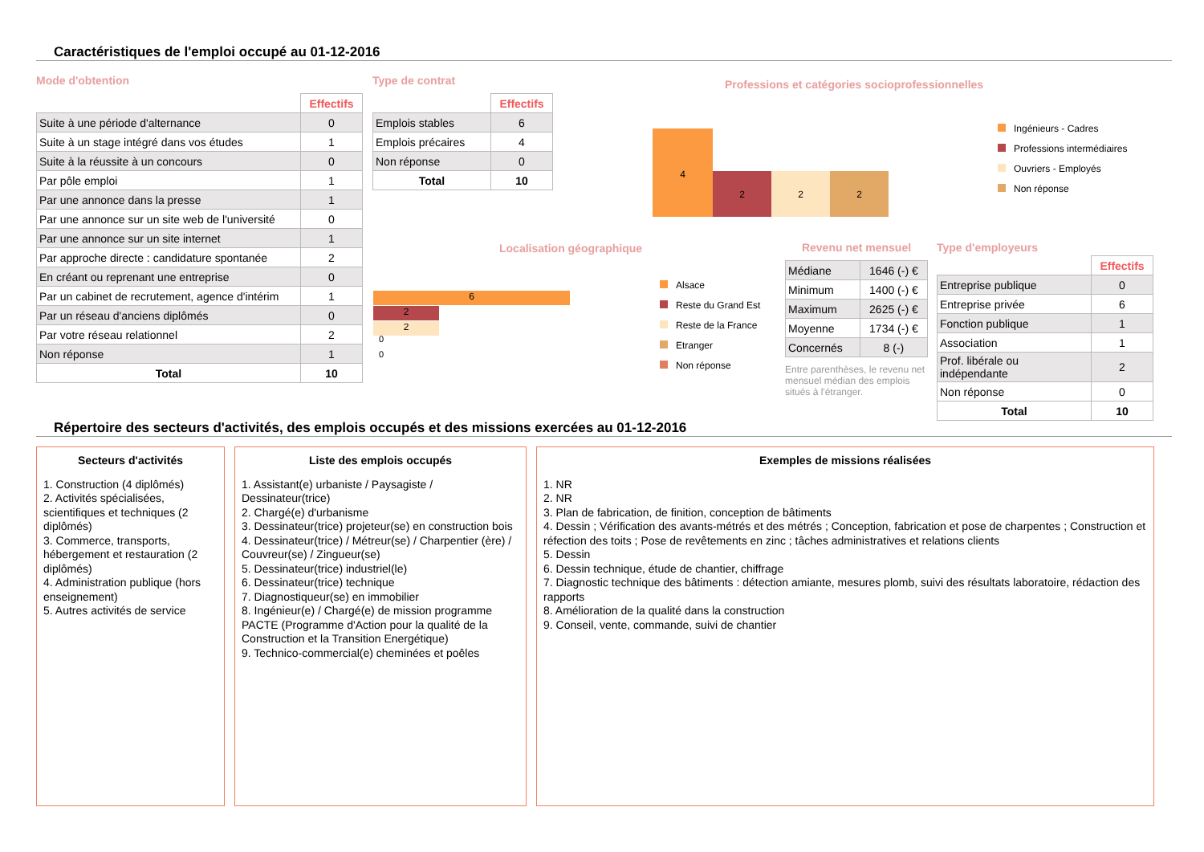Caractéristiques de l'emploi occupé au 01-12-2016
Mode d'obtention
| | Effectifs |
| Suite à une période d'alternance | 0 |
| Suite à un stage intégré dans vos études | 1 |
| Suite à la réussite à un concours | 0 |
| Par pôle emploi | 1 |
| Par une annonce dans la presse | 1 |
| Par une annonce sur un site web de l'université | 0 |
| Par une annonce sur un site internet | 1 |
| Par approche directe : candidature spontanée | 2 |
| En créant ou reprenant une entreprise | 0 |
| Par un cabinet de recrutement, agence d'intérim | 1 |
| Par un réseau d'anciens diplômés | 0 |
| Par votre réseau relationnel | 2 |
| Non réponse | 1 |
| Total | 10 |
Type de contrat
| | Effectifs |
| Emplois stables | 6 |
| Emplois précaires | 4 |
| Non réponse | 0 |
| Total | 10 |
Professions et catégories socioprofessionnelles
4
2 2 2
Ingénieurs - Cadres
Professions intermédiaires
Ouvriers - Employés
Non réponse
Localisation géographique
6
2
2
0
0
Alsace
Reste du Grand Est
Reste de la France
Etranger
Non réponse
Revenu net mensuel
| Médiane | 1646 (-) € |
| Minimum | 1400 (-) € |
| Maximum | 2625 (-) € |
| Moyenne | 1734 (-) € |
| Concernés | 8 (-) |
Entre parenthèses, le revenu net mensuel médian des emplois situés à l'étranger.
Type d'employeurs
| | Effectifs |
| Entreprise publique | 0 |
| Entreprise privée | 6 |
| Fonction publique | 1 |
| Association | 1 |
| Prof. libérale ou indépendante | 2 |
| Non réponse | 0 |
| Total | 10 |
Répertoire des secteurs d'activités, des emplois occupés et des missions exercées au 01-12-2016
Secteurs d'activités
1. Construction (4 diplômés)
2. Activités spécialisées, scientifiques et techniques (2 diplômés)
3. Commerce, transports, hébergement et restauration (2 diplômés)
4. Administration publique (hors enseignement)
5. Autres activités de service
Liste des emplois occupés
1. Assistant(e) urbaniste / Paysagiste / Dessinateur(trice)
2. Chargé(e) d'urbanisme
3. Dessinateur(trice) projeteur(se) en construction bois
4. Dessinateur(trice) / Métreur(se) / Charpentier (ère) / Couvreur(se) / Zingueur(se)
5. Dessinateur(trice) industriel(le)
6. Dessinateur(trice) technique
7. Diagnostiqueur(se) en immobilier
8. Ingénieur(e) / Chargé(e) de mission programme PACTE (Programme d'Action pour la qualité de la Construction et la Transition Energétique)
9. Technico-commercial(e) cheminées et poêles
Exemples de missions réalisées
1. NR
2. NR
3. Plan de fabrication, de finition, conception de bâtiments
4. Dessin ; Vérification des avants-métrés et des métrés ; Conception, fabrication et pose de charpentes ; Construction et réfection des toits ; Pose de revêtements en zinc ; tâches administratives et relations clients
5. Dessin
6. Dessin technique, étude de chantier, chiffrage
7. Diagnostic technique des bâtiments : détection amiante, mesures plomb, suivi des résultats laboratoire, rédaction des rapports
8. Amélioration de la qualité dans la construction
9. Conseil, vente, commande, suivi de chantier